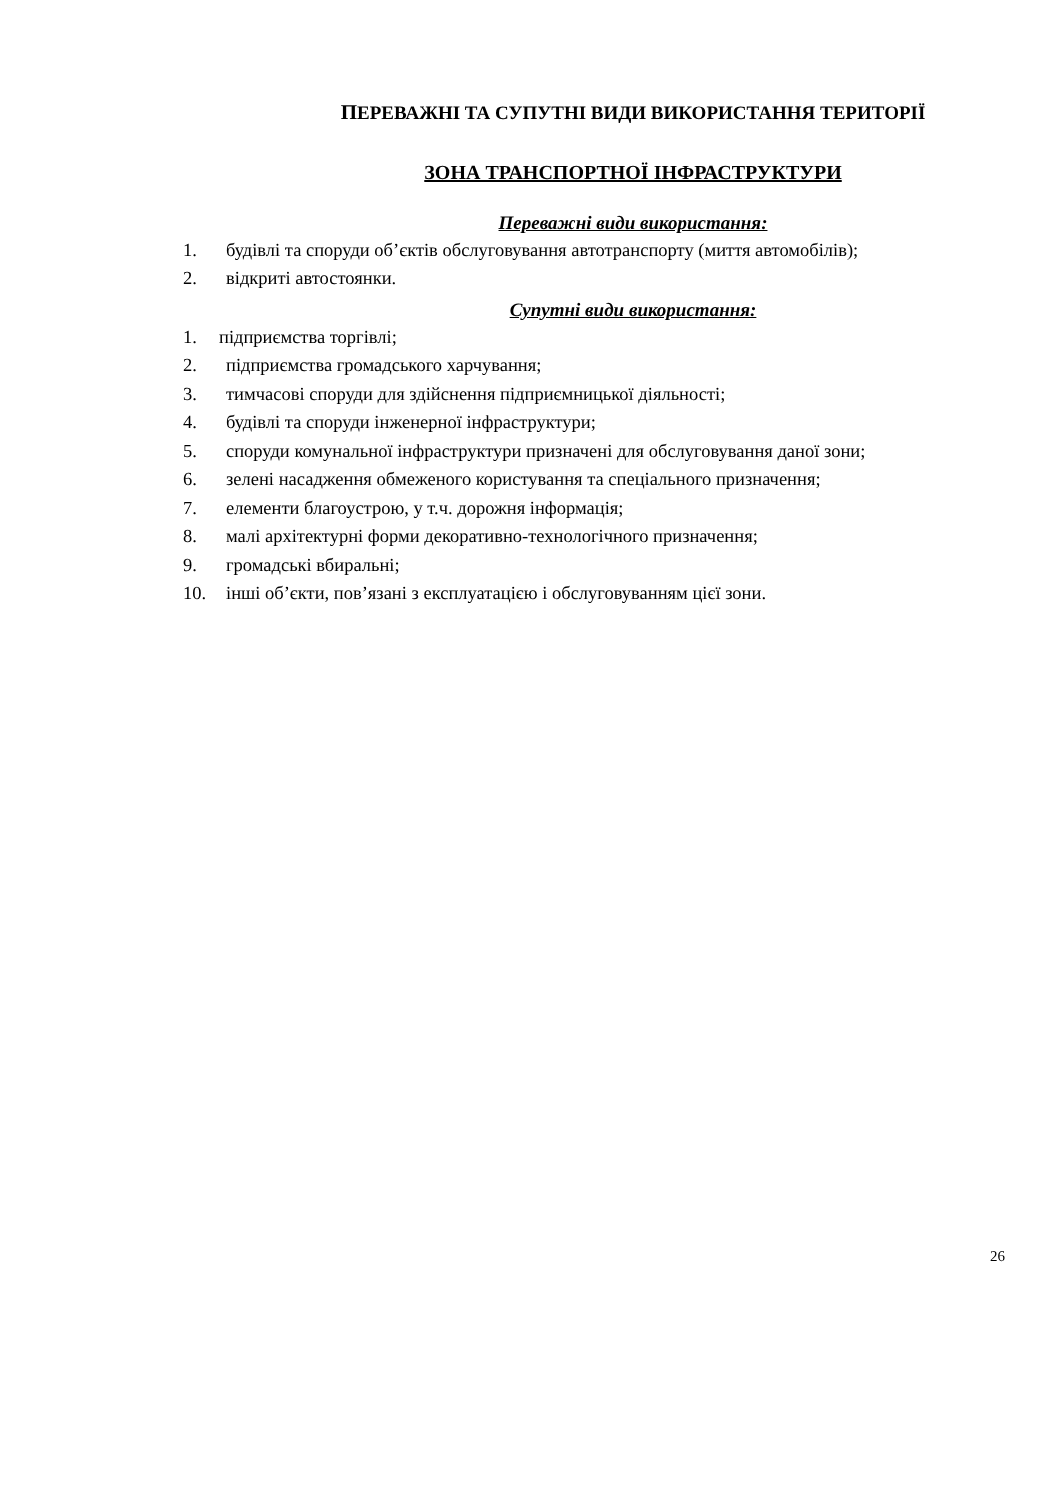ПЕРЕВАЖНІ ТА СУПУТНІ ВИДИ ВИКОРИСТАННЯ ТЕРИТОРІЇ
ЗОНА ТРАНСПОРТНОЇ ІНФРАСТРУКТУРИ
Переважні види використання:
1. будівлі та споруди об’єктів обслуговування автотранспорту (миття автомобілів);
2. відкриті автостоянки.
Супутні види використання:
1. підприємства торгівлі;
2. підприємства громадського харчування;
3. тимчасові споруди для здійснення підприємницької діяльності;
4. будівлі та споруди інженерної інфраструктури;
5. споруди комунальної інфраструктури призначені для обслуговування даної зони;
6. зелені насадження обмеженого користування та спеціального призначення;
7. елементи благоустрою, у т.ч. дорожня інформація;
8. малі архітектурні форми декоративно-технологічного призначення;
9. громадські вбиральні;
10. інші об’єкти, пов’язані з експлуатацією і обслуговуванням цієї зони.
26